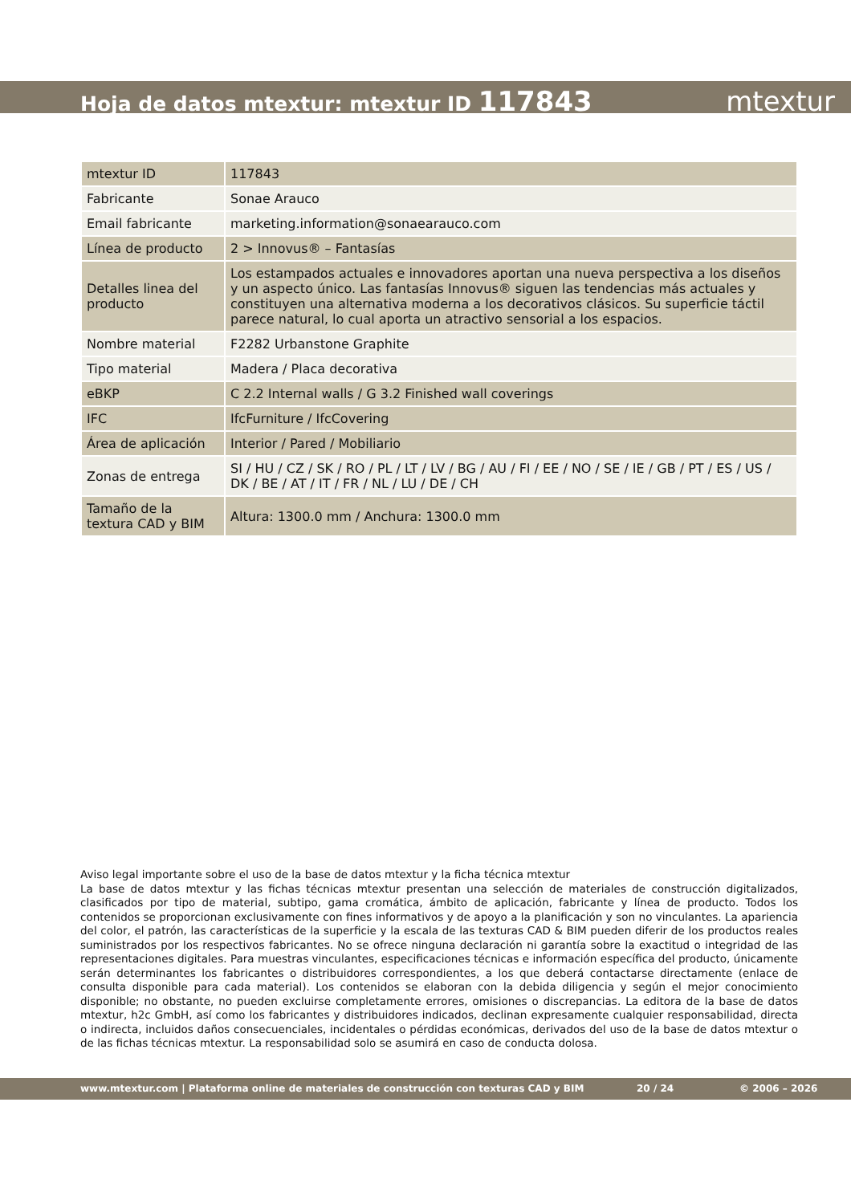Hoja de datos mtextur: mtextur ID 117843
mtextur
| mtextur ID | 117843 |
| Fabricante | Sonae Arauco |
| Email fabricante | marketing.information@sonaearauco.com |
| Línea de producto | 2 > Innovus® – Fantasías |
| Detalles linea del producto | Los estampados actuales e innovadores aportan una nueva perspectiva a los diseños y un aspecto único. Las fantasías Innovus® siguen las tendencias más actuales y constituyen una alternativa moderna a los decorativos clásicos. Su superficie táctil parece natural, lo cual aporta un atractivo sensorial a los espacios. |
| Nombre material | F2282 Urbanstone Graphite |
| Tipo material | Madera / Placa decorativa |
| eBKP | C 2.2 Internal walls / G 3.2 Finished wall coverings |
| IFC | IfcFurniture / IfcCovering |
| Área de aplicación | Interior / Pared / Mobiliario |
| Zonas de entrega | SI / HU / CZ / SK / RO / PL / LT / LV / BG / AU / FI / EE / NO / SE / IE / GB / PT / ES / US / DK / BE / AT / IT / FR / NL / LU / DE / CH |
| Tamaño de la textura CAD y BIM | Altura: 1300.0 mm / Anchura: 1300.0 mm |
Aviso legal importante sobre el uso de la base de datos mtextur y la ficha técnica mtextur
La base de datos mtextur y las fichas técnicas mtextur presentan una selección de materiales de construcción digitalizados, clasificados por tipo de material, subtipo, gama cromática, ámbito de aplicación, fabricante y línea de producto. Todos los contenidos se proporcionan exclusivamente con fines informativos y de apoyo a la planificación y son no vinculantes. La apariencia del color, el patrón, las características de la superficie y la escala de las texturas CAD & BIM pueden diferir de los productos reales suministrados por los respectivos fabricantes. No se ofrece ninguna declaración ni garantía sobre la exactitud o integridad de las representaciones digitales. Para muestras vinculantes, especificaciones técnicas e información específica del producto, únicamente serán determinantes los fabricantes o distribuidores correspondientes, a los que deberá contactarse directamente (enlace de consulta disponible para cada material). Los contenidos se elaboran con la debida diligencia y según el mejor conocimiento disponible; no obstante, no pueden excluirse completamente errores, omisiones o discrepancias. La editora de la base de datos mtextur, h2c GmbH, así como los fabricantes y distribuidores indicados, declinan expresamente cualquier responsabilidad, directa o indirecta, incluidos daños consecuenciales, incidentales o pérdidas económicas, derivados del uso de la base de datos mtextur o de las fichas técnicas mtextur. La responsabilidad solo se asumirá en caso de conducta dolosa.
www.mtextur.com | Plataforma online de materiales de construcción con texturas CAD y BIM 20 / 24 © 2006 – 2026